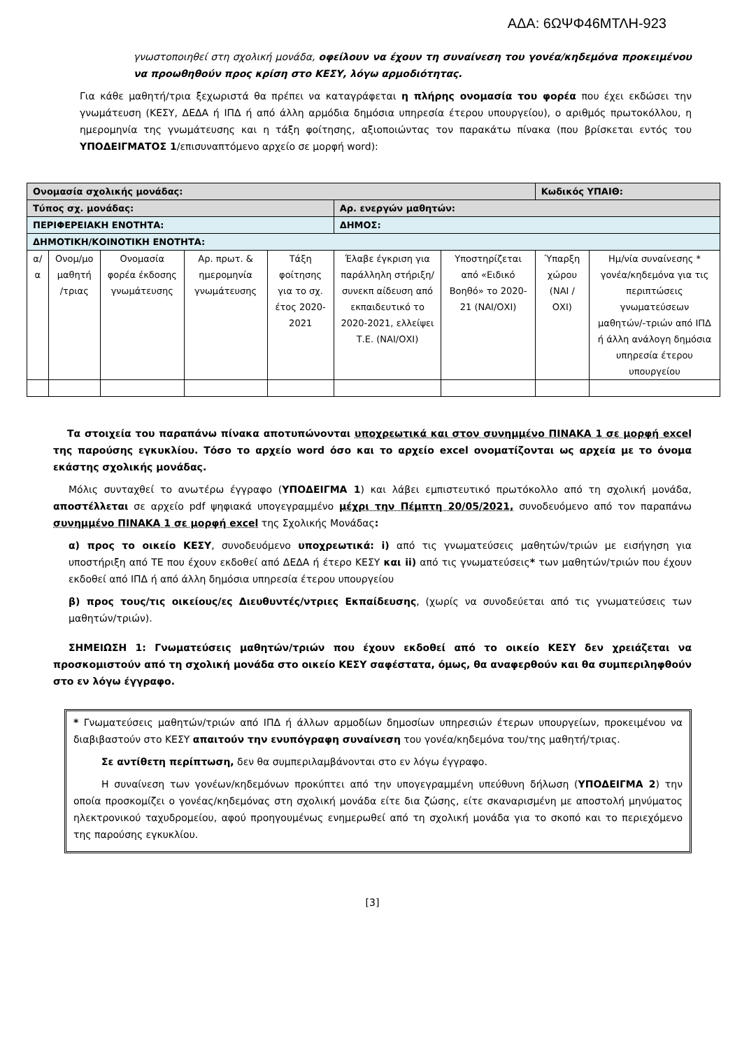ΑΔΑ: 6ΩΨΦ46ΜΤΛΗ-923
γνωστοποιηθεί στη σχολική μονάδα, οφείλουν να έχουν τη συναίνεση του γονέα/κηδεμόνα προκειμένου να προωθηθούν προς κρίση στο ΚΕΣΥ, λόγω αρμοδιότητας.
Για κάθε μαθητή/τρια ξεχωριστά θα πρέπει να καταγράφεται η πλήρης ονομασία του φορέα που έχει εκδώσει την γνωμάτευση (ΚΕΣΥ, ΔΕΔΑ ή ΙΠΔ ή από άλλη αρμόδια δημόσια υπηρεσία έτερου υπουργείου), ο αριθμός πρωτοκόλλου, η ημερομηνία της γνωμάτευσης και η τάξη φοίτησης, αξιοποιώντας τον παρακάτω πίνακα (που βρίσκεται εντός του ΥΠΟΔΕΙΓΜΑΤΟΣ 1/επισυναπτόμενο αρχείο σε μορφή word):
| Ονομασία σχολικής μονάδας: | | | | | | | Κωδικός ΥΠΑΙΘ: | |
| Τύπος σχ. μονάδας: | | | | | Αρ. ενεργών μαθητών: | | | |
| ΠΕΡΙΦΕΡΕΙΑΚΗ ΕΝΟΤΗΤΑ: | | | | | ΔΗΜΟΣ: | | | |
| ΔΗΜΟΤΙΚΗ/ΚΟΙΝΟΤΙΚΗ ΕΝΟΤΗΤΑ: | | | | | | | | |
| α/α | Ονομ/μο μαθητή /τριας | Ονομασία φορέα έκδοσης γνωμάτευσης | Αρ. πρωτ. & ημερομηνία γνωμάτευσης | Τάξη φοίτησης για το σχ. έτος 2020-2021 | Έλαβε έγκριση για παράλληλη στήριξη/συνεκπ αίδευση από εκπαιδευτικό το 2020-2021, ελλείψει Τ.Ε. (ΝΑΙ/ΟΧΙ) | Υποστηρίζεται από «Ειδικό Βοηθό» το 2020-21 (ΝΑΙ/ΟΧΙ) | Ύπαρξη χώρου (ΝΑΙ / ΟΧΙ) | Ημ/νία συναίνεσης * γονέα/κηδεμόνα για τις περιπτώσεις γνωματεύσεων μαθητών/-τριών από ΙΠΔ ή άλλη ανάλογη δημόσια υπηρεσία έτερου υπουργείου |
Τα στοιχεία του παραπάνω πίνακα αποτυπώνονται υποχρεωτικά και στον συνημμένο ΠΙΝΑΚΑ 1 σε μορφή excel της παρούσης εγκυκλίου. Τόσο το αρχείο word όσο και το αρχείο excel ονοματίζονται ως αρχεία με το όνομα εκάστης σχολικής μονάδας.
Μόλις συνταχθεί το ανωτέρω έγγραφο (ΥΠΟΔΕΙΓΜΑ 1) και λάβει εμπιστευτικό πρωτόκολλο από τη σχολική μονάδα, αποστέλλεται σε αρχείο pdf ψηφιακά υπογεγραμμένο μέχρι την Πέμπτη 20/05/2021, συνοδευόμενο από τον παραπάνω συνημμένο ΠΙΝΑΚΑ 1 σε μορφή excel της Σχολικής Μονάδας:
α) προς το οικείο ΚΕΣΥ, συνοδευόμενο υποχρεωτικά: i) από τις γνωματεύσεις μαθητών/τριών με εισήγηση για υποστήριξη από ΤΕ που έχουν εκδοθεί από ΔΕΔΑ ή έτερο ΚΕΣΥ και ii) από τις γνωματεύσεις* των μαθητών/τριών που έχουν εκδοθεί από ΙΠΔ ή από άλλη δημόσια υπηρεσία έτερου υπουργείου
β) προς τους/τις οικείους/ες Διευθυντές/ντριες Εκπαίδευσης, (χωρίς να συνοδεύεται από τις γνωματεύσεις των μαθητών/τριών).
ΣΗΜΕΙΩΣΗ 1: Γνωματεύσεις μαθητών/τριών που έχουν εκδοθεί από το οικείο ΚΕΣΥ δεν χρειάζεται να προσκομιστούν από τη σχολική μονάδα στο οικείο ΚΕΣΥ σαφέστατα, όμως, θα αναφερθούν και θα συμπεριληφθούν στο εν λόγω έγγραφο.
* Γνωματεύσεις μαθητών/τριών από ΙΠΔ ή άλλων αρμοδίων δημοσίων υπηρεσιών έτερων υπουργείων, προκειμένου να διαβιβαστούν στο ΚΕΣΥ απαιτούν την ενυπόγραφη συναίνεση του γονέα/κηδεμόνα του/της μαθητή/τριας.
Σε αντίθετη περίπτωση, δεν θα συμπεριλαμβάνονται στο εν λόγω έγγραφο.
Η συναίνεση των γονέων/κηδεμόνων προκύπτει από την υπογεγραμμένη υπεύθυνη δήλωση (ΥΠΟΔΕΙΓΜΑ 2) την οποία προσκομίζει ο γονέας/κηδεμόνας στη σχολική μονάδα είτε δια ζώσης, είτε σκαναρισμένη με αποστολή μηνύματος ηλεκτρονικού ταχυδρομείου, αφού προηγουμένως ενημερωθεί από τη σχολική μονάδα για το σκοπό και το περιεχόμενο της παρούσης εγκυκλίου.
[3]